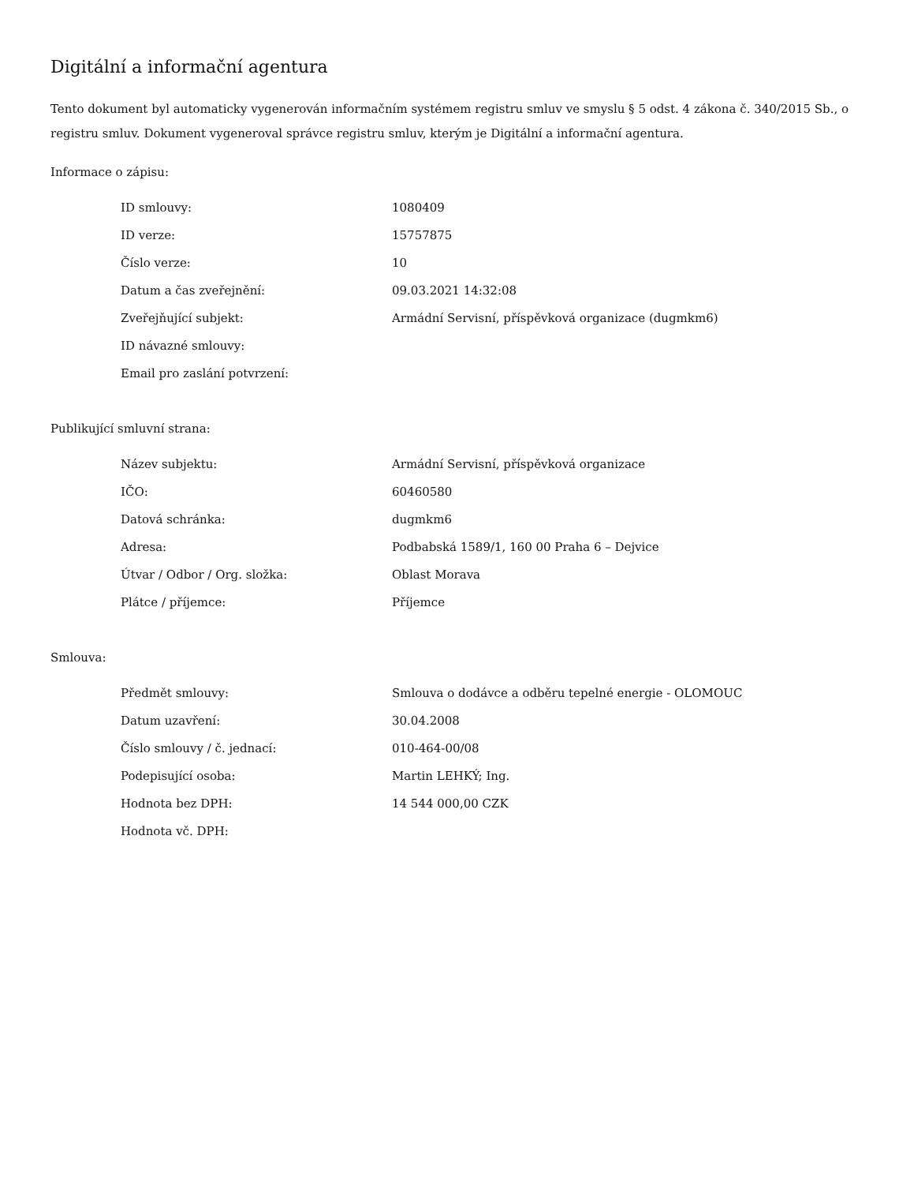Digitální a informační agentura
Tento dokument byl automaticky vygenerován informačním systémem registru smluv ve smyslu § 5 odst. 4 zákona č. 340/2015 Sb., o registru smluv. Dokument vygeneroval správce registru smluv, kterým je Digitální a informační agentura.
Informace o zápisu:
| ID smlouvy: | 1080409 |
| ID verze: | 15757875 |
| Číslo verze: | 10 |
| Datum a čas zveřejnění: | 09.03.2021 14:32:08 |
| Zveřejňující subjekt: | Armádní Servisní, příspěvková organizace (dugmkm6) |
| ID návazné smlouvy: | |
| Email pro zaslání potvrzení: | |
Publikující smluvní strana:
| Název subjektu: | Armádní Servisní, příspěvková organizace |
| IČO: | 60460580 |
| Datová schránka: | dugmkm6 |
| Adresa: | Podbabská 1589/1, 160 00 Praha 6 – Dejvice |
| Útvar / Odbor / Org. složka: | Oblast Morava |
| Plátce / příjemce: | Příjemce |
Smlouva:
| Předmět smlouvy: | Smlouva o dodávce a odběru tepelné energie - OLOMOUC |
| Datum uzavření: | 30.04.2008 |
| Číslo smlouvy / č. jednací: | 010-464-00/08 |
| Podepisující osoba: | Martin LEHKÝ; Ing. |
| Hodnota bez DPH: | 14 544 000,00 CZK |
| Hodnota vč. DPH: | |